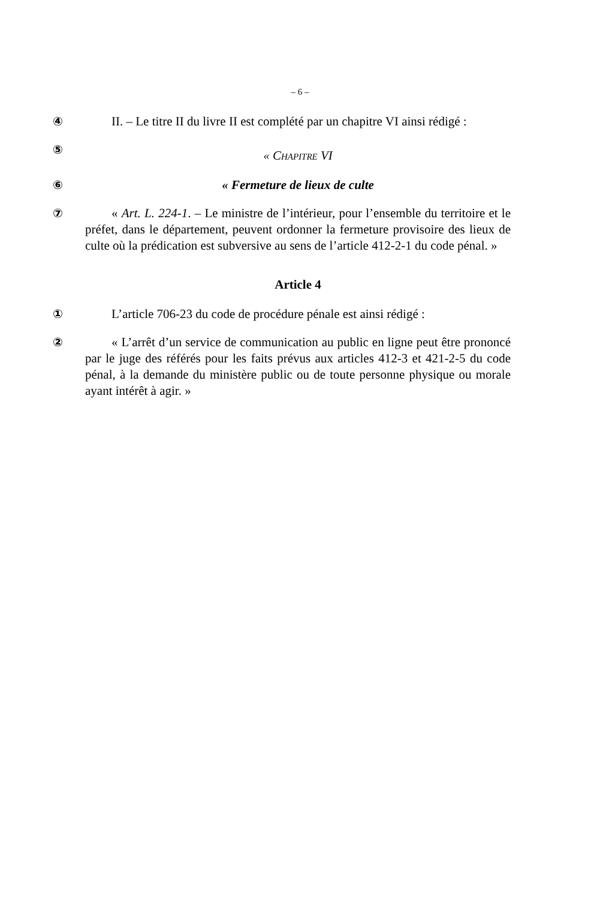– 6 –
④ II. – Le titre II du livre II est complété par un chapitre VI ainsi rédigé :
⑤
« CHAPITRE VI
⑥ « Fermeture de lieux de culte
⑦ « Art. L. 224-1. – Le ministre de l’intérieur, pour l’ensemble du territoire et le préfet, dans le département, peuvent ordonner la fermeture provisoire des lieux de culte où la prédication est subversive au sens de l’article 412-2-1 du code pénal. »
Article 4
① L’article 706-23 du code de procédure pénale est ainsi rédigé :
② « L’arrêt d’un service de communication au public en ligne peut être prononcé par le juge des référés pour les faits prévus aux articles 412-3 et 421-2-5 du code pénal, à la demande du ministère public ou de toute personne physique ou morale ayant intérêt à agir. »